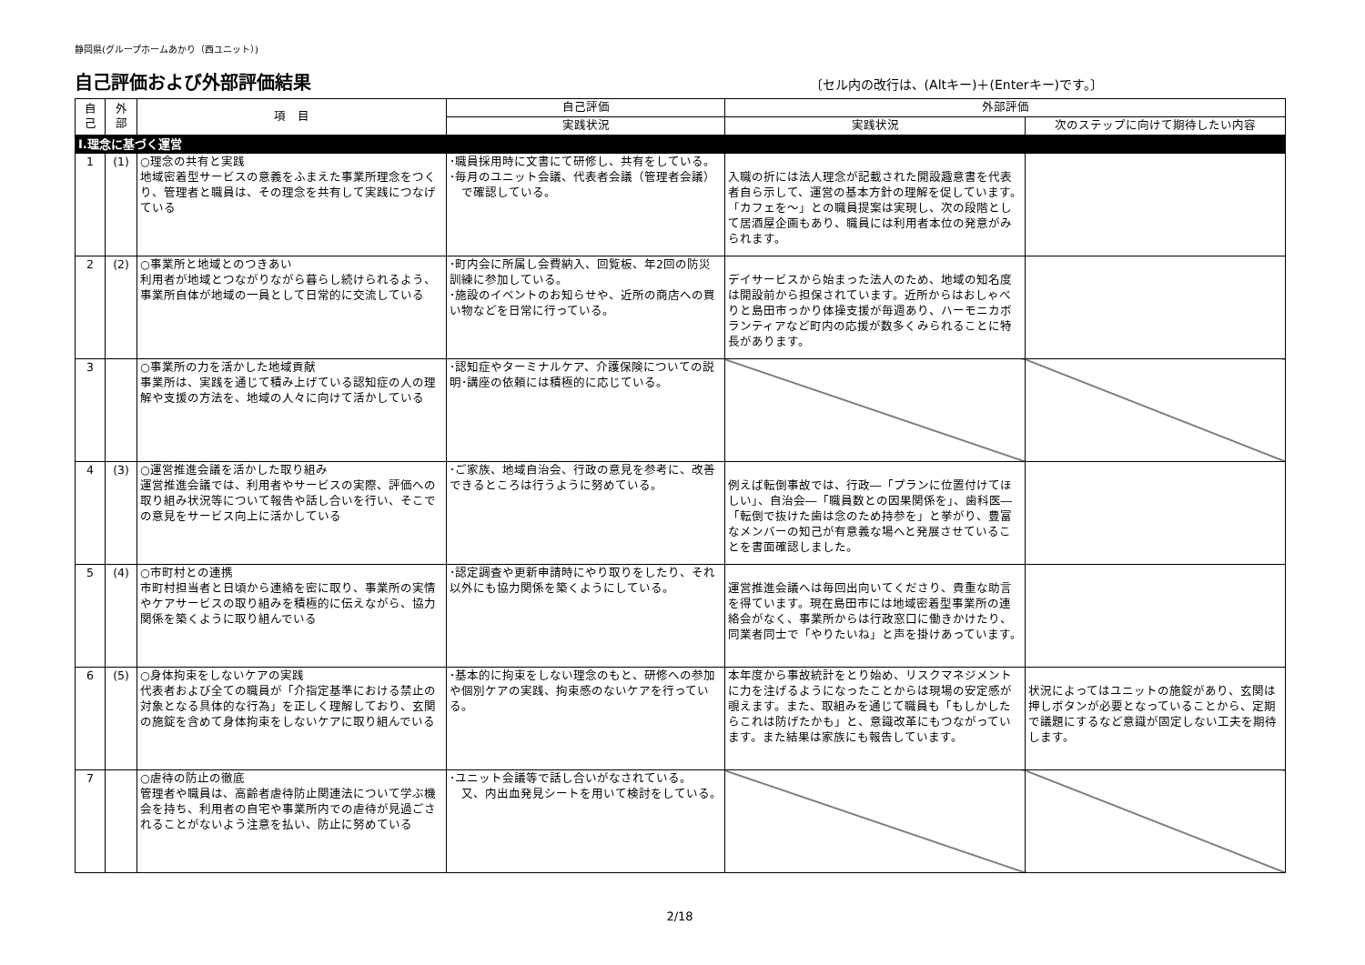静岡県(グループホームあかり（西ユニット）)
自己評価および外部評価結果
〔セル内の改行は、(Altキー)＋(Enterキー)です。〕
| 自 己 | 外 部 | 項 目 | 自己評価 | 外部評価 | |
| --- | --- | --- | --- | --- | --- |
| | | | 実践状況 | 実践状況 | 次のステップに向けて期待したい内容 |
| Ⅰ.理念に基づく運営 | | | | | |
| 1 | (1) | ○理念の共有と実践 地域密着型サービスの意義をふまえた事業所理念をつくり、管理者と職員は、その理念を共有して実践につなげている | ･職員採用時に文書にて研修し、共有をしている。 ･毎月のユニット会議、代表者会議（管理者会議） で確認している。 | 入職の折には法人理念が記載された開設趣意書を代表者自ら示して、運営の基本方針の理解を促しています。「カフェを～」との職員提案は実現し、次の段階として居酒屋企画もあり、職員には利用者本位の発意がみられます。 | |
| 2 | (2) | ○事業所と地域とのつきあい 利用者が地域とつながりながら暮らし続けられるよう、事業所自体が地域の一員として日常的に交流している | ･町内会に所属し会費納入、回覧板、年2回の防災訓練に参加している。 ･施設のイベントのお知らせや、近所の商店への買い物などを日常に行っている。 | デイサービスから始まった法人のため、地域の知名度は開設前から担保されています。近所からはおしゃべりと島田市っかり体操支援が毎週あり、ハーモニカボランティアなど町内の応援が数多くみられることに特長があります。 | |
| 3 | | ○事業所の力を活かした地域貢献 事業所は、実践を通じて積み上げている認知症の人の理解や支援の方法を、地域の人々に向けて活かしている | ･認知症やターミナルケア、介護保険についての説明･講座の依頼には積極的に応じている。 | | |
| 4 | (3) | ○運営推進会議を活かした取り組み 運営推進会議では、利用者やサービスの実際、評価への取り組み状況等について報告や話し合いを行い、そこでの意見をサービス向上に活かしている | ･ご家族、地域自治会、行政の意見を参考に、改善できるところは行うように努めている。 | 例えば転倒事故では、行政―「プランに位置付けてほしい」、自治会―「職員数との因果関係を」、歯科医―「転倒で抜けた歯は念のため持参を」と挙がり、豊富なメンバーの知己が有意義な場へと発展させていることを書面確認しました。 | |
| 5 | (4) | ○市町村との連携 市町村担当者と日頃から連絡を密に取り、事業所の実情やケアサービスの取り組みを積極的に伝えながら、協力関係を築くように取り組んでいる | ･認定調査や更新申請時にやり取りをしたり、それ以外にも協力関係を築くようにしている。 | 運営推進会議へは毎回出向いてくださり、貴重な助言を得ています。現在島田市には地域密着型事業所の連絡会がなく、事業所からは行政窓口に働きかけたり、同業者同士で「やりたいね」と声を掛けあっています。 | |
| 6 | (5) | ○身体拘束をしないケアの実践 代表者および全ての職員が「介指定基準における禁止の対象となる具体的な行為」を正しく理解しており、玄関の施錠を含めて身体拘束をしないケアに取り組んでいる | ･基本的に拘束をしない理念のもと、研修への参加や個別ケアの実践、拘束感のないケアを行っている。 | 本年度から事故統計をとり始め、リスクマネジメントに力を注げるようになったことからは現場の安定感が覗えます。また、取組みを通じて職員も「もしかしたらこれは防げたかも」と、意識改革にもつながっています。また結果は家族にも報告しています。 | 状況によってはユニットの施錠があり、玄関は押しボタンが必要となっていることから、定期で議題にするなど意識が固定しない工夫を期待します。 |
| 7 | | ○虐待の防止の徹底 管理者や職員は、高齢者虐待防止関連法について学ぶ機会を持ち、利用者の自宅や事業所内での虐待が見過ごされることがないよう注意を払い、防止に努めている | ･ユニット会議等で話し合いがなされている。 又、内出血発見シートを用いて検討をしている。 | | |
2/18